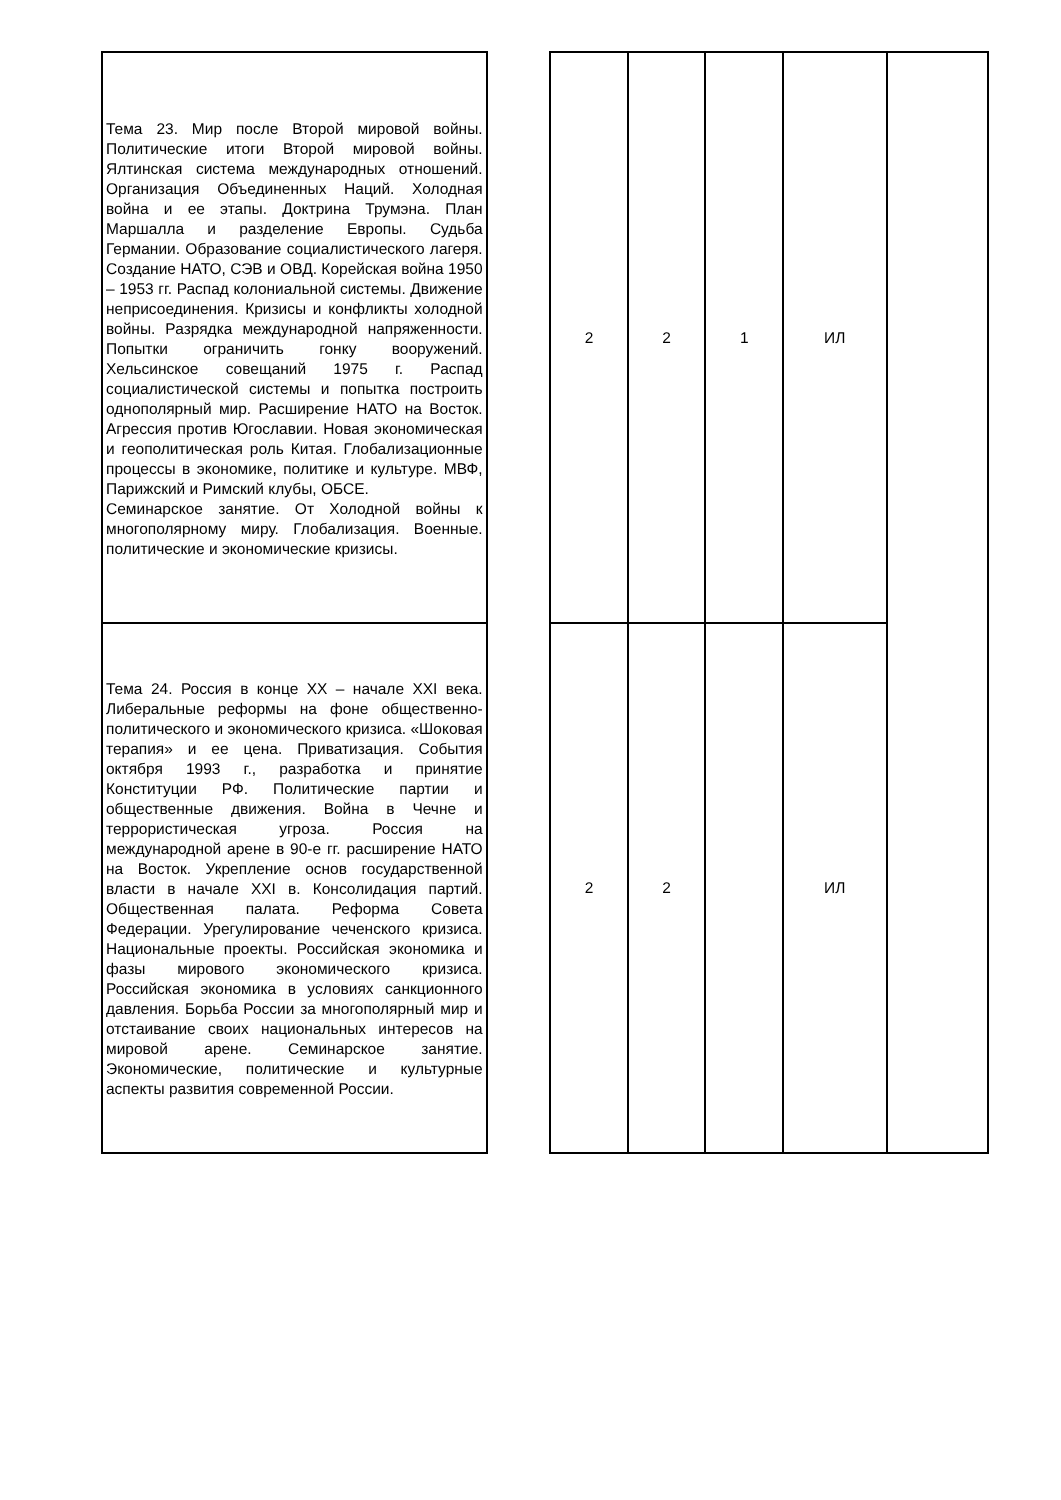| Тема 23. Мир после Второй мировой войны. Политические итоги Второй мировой войны. Ялтинская система международных отношений. Организация Объединенных Наций. Холодная война и ее этапы. Доктрина Трумэна. План Маршалла и разделение Европы. Судьба Германии. Образование социалистического лагеря. Создание НАТО, СЭВ и ОВД. Корейская война 1950 – 1953 гг. Распад колониальной системы. Движение неприсоединения. Кризисы и конфликты холодной войны. Разрядка международной напряженности. Попытки ограничить гонку вооружений. Хельсинское совещаний 1975 г. Распад социалистической системы и попытка построить однополярный мир. Расширение НАТО на Восток. Агрессия против Югославии. Новая экономическая и геополитическая роль Китая. Глобализационные процессы в экономике, политике и культуре. МВФ, Парижский и Римский клубы, ОБСЕ. Семинарское занятие. От Холодной войны к многополярному миру. Глобализация. Военные. политические и экономические кризисы. | | 2 | 2 | 1 | ИЛ | |
| Тема 24. Россия в конце ХХ – начале XXI века. Либеральные реформы на фоне общественно-политического и экономического кризиса. «Шоковая терапия» и ее цена. Приватизация. События октября 1993 г., разработка и принятие Конституции РФ. Политические партии и общественные движения. Война в Чечне и террористическая угроза. Россия на международной арене в 90-е гг. расширение НАТО на Восток. Укрепление основ государственной власти в начале XXI в. Консолидация партий. Общественная палата. Реформа Совета Федерации. Урегулирование чеченского кризиса. Национальные проекты. Российская экономика и фазы мирового экономического кризиса. Российская экономика в условиях санкционного давления. Борьба России за многополярный мир и отстаивание своих национальных интересов на мировой арене. Семинарское занятие. Экономические, политические и культурные аспекты развития современной России. | | 2 | 2 | | ИЛ | |